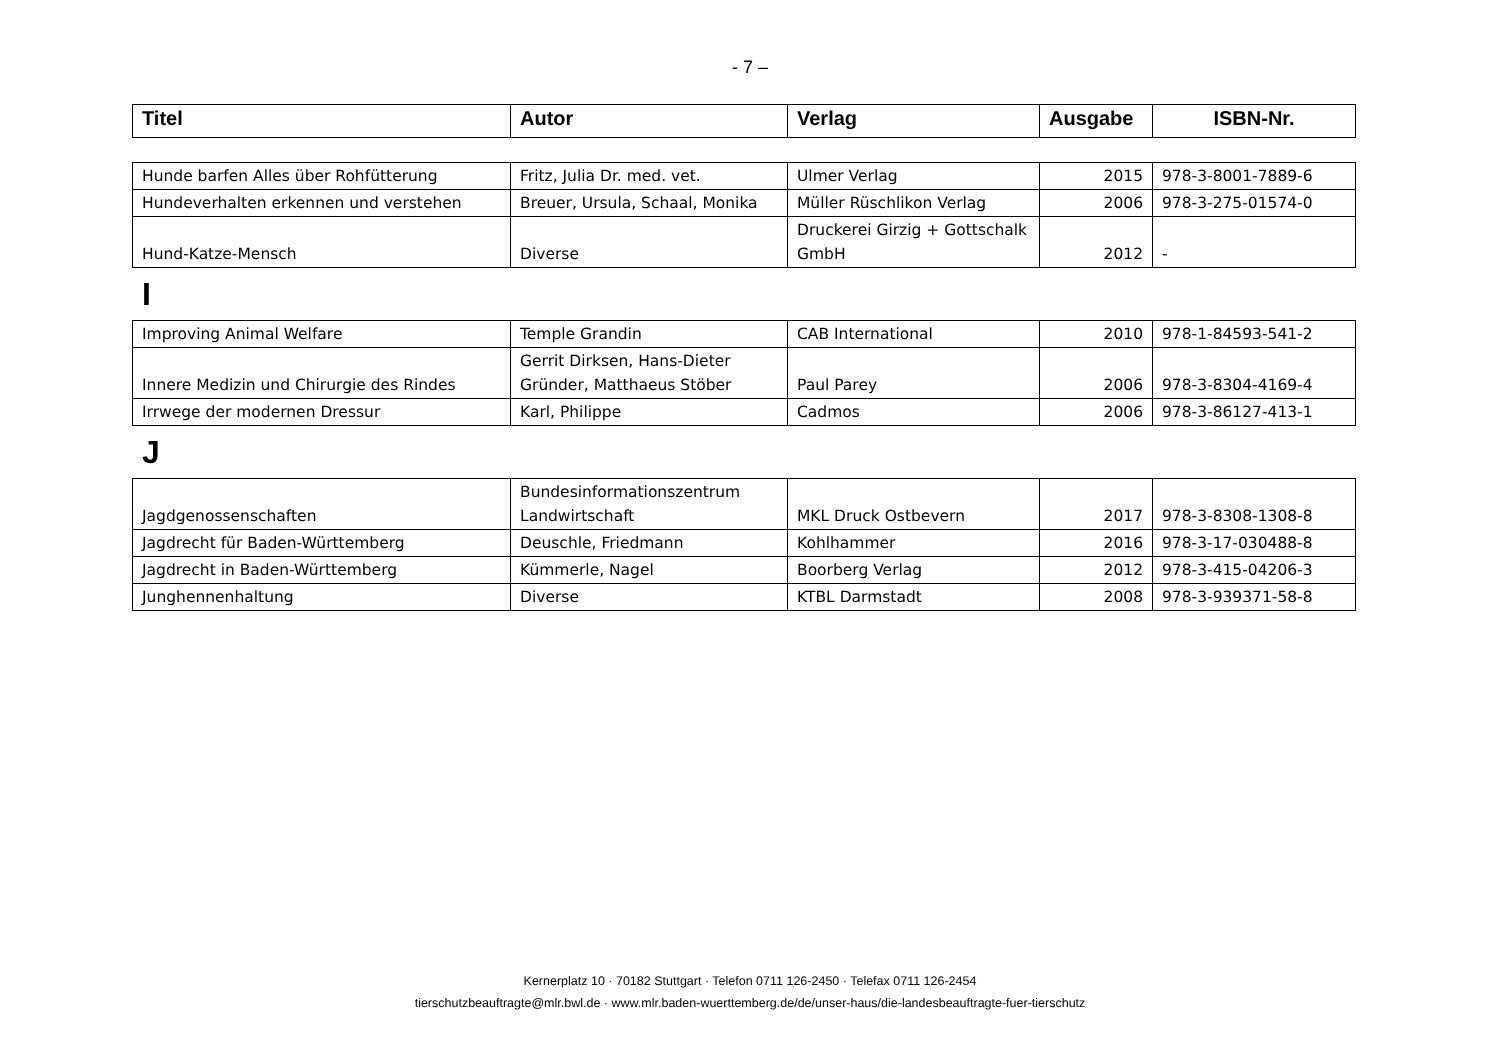- 7 –
| Titel | Autor | Verlag | Ausgabe | ISBN-Nr. |
| --- | --- | --- | --- | --- |
| Hunde barfen Alles über Rohfütterung | Fritz, Julia Dr. med. vet. | Ulmer Verlag | 2015 | 978-3-8001-7889-6 |
| Hundeverhalten erkennen und verstehen | Breuer, Ursula, Schaal, Monika | Müller Rüschlikon Verlag | 2006 | 978-3-275-01574-0 |
| Hund-Katze-Mensch | Diverse | Druckerei Girzig + Gottschalk GmbH | 2012 | - |
I
| Improving Animal Welfare | Temple Grandin | CAB International | 2010 | 978-1-84593-541-2 |
| Innere Medizin und Chirurgie des Rindes | Gerrit Dirksen, Hans-Dieter Gründer, Matthaeus Stöber | Paul Parey | 2006 | 978-3-8304-4169-4 |
| Irrwege der modernen Dressur | Karl, Philippe | Cadmos | 2006 | 978-3-86127-413-1 |
J
| Jagdgenossenschaften | Bundesinformationszentrum Landwirtschaft | MKL Druck Ostbevern | 2017 | 978-3-8308-1308-8 |
| Jagdrecht für Baden-Württemberg | Deuschle, Friedmann | Kohlhammer | 2016 | 978-3-17-030488-8 |
| Jagdrecht in Baden-Württemberg | Kümmerle, Nagel | Boorberg Verlag | 2012 | 978-3-415-04206-3 |
| Junghennenhaltung | Diverse | KTBL Darmstadt | 2008 | 978-3-939371-58-8 |
Kernerplatz 10 · 70182 Stuttgart · Telefon 0711 126-2450 · Telefax 0711 126-2454
tierschutzbeauftragte@mlr.bwl.de · www.mlr.baden-wuerttemberg.de/de/unser-haus/die-landesbeauftragte-fuer-tierschutz